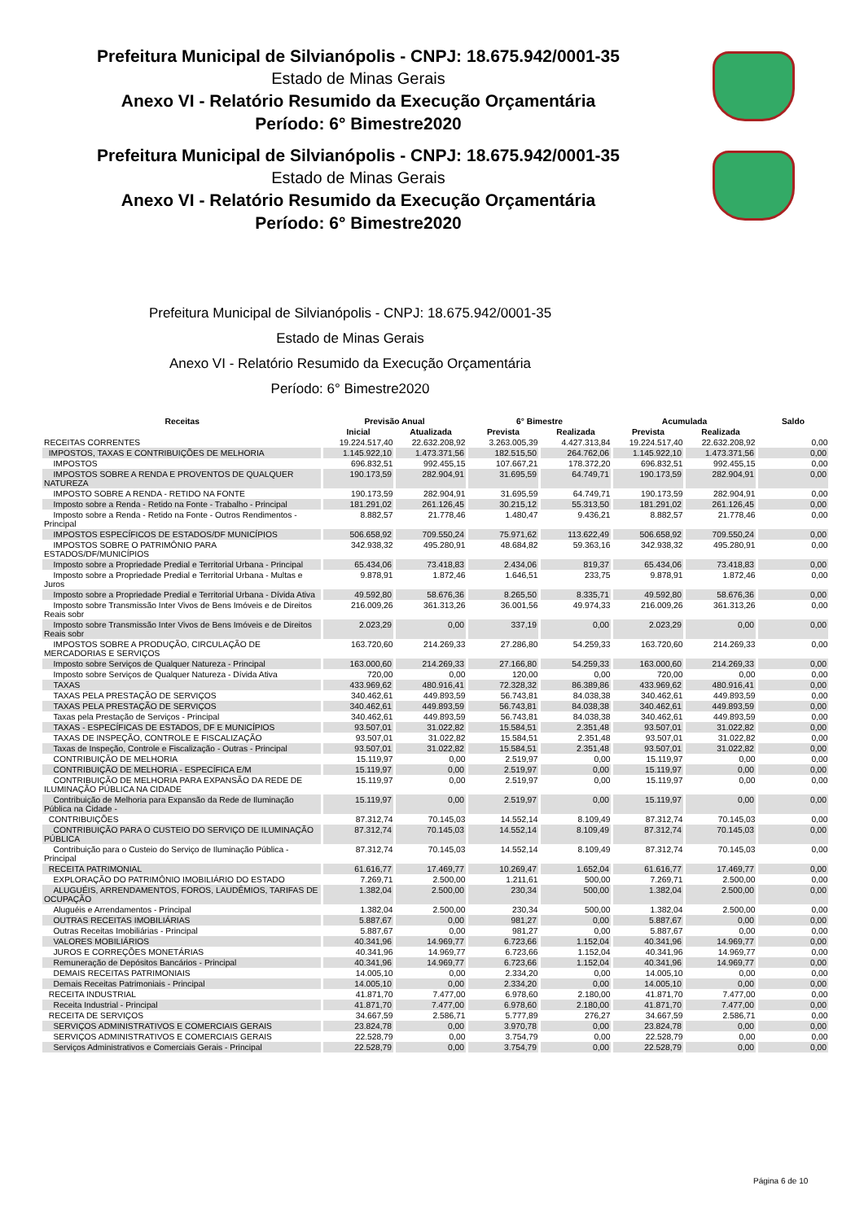Prefeitura Municipal de Silvianópolis - CNPJ: 18.675.942/0001-35
Estado de Minas Gerais
Anexo VI - Relatório Resumido da Execução Orçamentária
Período: 6° Bimestre2020
Prefeitura Municipal de Silvianópolis - CNPJ: 18.675.942/0001-35
Estado de Minas Gerais
Anexo VI - Relatório Resumido da Execução Orçamentária
Período: 6° Bimestre2020
Prefeitura Municipal de Silvianópolis - CNPJ: 18.675.942/0001-35
Estado de Minas Gerais
Anexo VI - Relatório Resumido da Execução Orçamentária
Período: 6° Bimestre2020
| Receitas | Previsão Anual | | 6° Bimestre | | Acumulada | | Saldo |
| --- | --- | --- | --- | --- | --- | --- | --- |
| | Inicial | Atualizada | Prevista | Realizada | Prevista | Realizada | |
| RECEITAS CORRENTES | 19.224.517,40 | 22.632.208,92 | 3.263.005,39 | 4.427.313,84 | 19.224.517,40 | 22.632.208,92 | 0,00 |
| IMPOSTOS, TAXAS E CONTRIBUIÇÕES DE MELHORIA | 1.145.922,10 | 1.473.371,56 | 182.515,50 | 264.762,06 | 1.145.922,10 | 1.473.371,56 | 0,00 |
| IMPOSTOS | 696.832,51 | 992.455,15 | 107.667,21 | 178.372,20 | 696.832,51 | 992.455,15 | 0,00 |
| IMPOSTOS SOBRE A RENDA E PROVENTOS DE QUALQUER NATUREZA | 190.173,59 | 282.904,91 | 31.695,59 | 64.749,71 | 190.173,59 | 282.904,91 | 0,00 |
| IMPOSTO SOBRE A RENDA - RETIDO NA FONTE | 190.173,59 | 282.904,91 | 31.695,59 | 64.749,71 | 190.173,59 | 282.904,91 | 0,00 |
| Imposto sobre a Renda - Retido na Fonte - Trabalho - Principal | 181.291,02 | 261.126,45 | 30.215,12 | 55.313,50 | 181.291,02 | 261.126,45 | 0,00 |
| Imposto sobre a Renda - Retido na Fonte - Outros Rendimentos - Principal | 8.882,57 | 21.778,46 | 1.480,47 | 9.436,21 | 8.882,57 | 21.778,46 | 0,00 |
| IMPOSTOS ESPECÍFICOS DE ESTADOS/DF MUNICÍPIOS | 506.658,92 | 709.550,24 | 75.971,62 | 113.622,49 | 506.658,92 | 709.550,24 | 0,00 |
| IMPOSTOS SOBRE O PATRIMÔNIO PARA ESTADOS/DF/MUNICÍPIOS | 342.938,32 | 495.280,91 | 48.684,82 | 59.363,16 | 342.938,32 | 495.280,91 | 0,00 |
| Imposto sobre a Propriedade Predial e Territorial Urbana - Principal | 65.434,06 | 73.418,83 | 2.434,06 | 819,37 | 65.434,06 | 73.418,83 | 0,00 |
| Imposto sobre a Propriedade Predial e Territorial Urbana - Multas e Juros | 9.878,91 | 1.872,46 | 1.646,51 | 233,75 | 9.878,91 | 1.872,46 | 0,00 |
| Imposto sobre a Propriedade Predial e Territorial Urbana - Dívida Ativa | 49.592,80 | 58.676,36 | 8.265,50 | 8.335,71 | 49.592,80 | 58.676,36 | 0,00 |
| Imposto sobre Transmissão Inter Vivos de Bens Imóveis e de Direitos Reais sobr | 216.009,26 | 361.313,26 | 36.001,56 | 49.974,33 | 216.009,26 | 361.313,26 | 0,00 |
| Imposto sobre Transmissão Inter Vivos de Bens Imóveis e de Direitos Reais sobr | 2.023,29 | 0,00 | 337,19 | 0,00 | 2.023,29 | 0,00 | 0,00 |
| IMPOSTOS SOBRE A PRODUÇÃO, CIRCULAÇÃO DE MERCADORIAS E SERVIÇOS | 163.720,60 | 214.269,33 | 27.286,80 | 54.259,33 | 163.720,60 | 214.269,33 | 0,00 |
| Imposto sobre Serviços de Qualquer Natureza - Principal | 163.000,60 | 214.269,33 | 27.166,80 | 54.259,33 | 163.000,60 | 214.269,33 | 0,00 |
| Imposto sobre Serviços de Qualquer Natureza - Dívida Ativa | 720,00 | 0,00 | 120,00 | 0,00 | 720,00 | 0,00 | 0,00 |
| TAXAS | 433.969,62 | 480.916,41 | 72.328,32 | 86.389,86 | 433.969,62 | 480.916,41 | 0,00 |
| TAXAS PELA PRESTAÇÃO DE SERVIÇOS | 340.462,61 | 449.893,59 | 56.743,81 | 84.038,38 | 340.462,61 | 449.893,59 | 0,00 |
| TAXAS PELA PRESTAÇÃO DE SERVIÇOS | 340.462,61 | 449.893,59 | 56.743,81 | 84.038,38 | 340.462,61 | 449.893,59 | 0,00 |
| Taxas pela Prestação de Serviços - Principal | 340.462,61 | 449.893,59 | 56.743,81 | 84.038,38 | 340.462,61 | 449.893,59 | 0,00 |
| TAXAS - ESPECÍFICAS DE ESTADOS, DF E MUNICÍPIOS | 93.507,01 | 31.022,82 | 15.584,51 | 2.351,48 | 93.507,01 | 31.022,82 | 0,00 |
| TAXAS DE INSPEÇÃO, CONTROLE E FISCALIZAÇÃO | 93.507,01 | 31.022,82 | 15.584,51 | 2.351,48 | 93.507,01 | 31.022,82 | 0,00 |
| Taxas de Inspeção, Controle e Fiscalização - Outras - Principal | 93.507,01 | 31.022,82 | 15.584,51 | 2.351,48 | 93.507,01 | 31.022,82 | 0,00 |
| CONTRIBUIÇÃO DE MELHORIA | 15.119,97 | 0,00 | 2.519,97 | 0,00 | 15.119,97 | 0,00 | 0,00 |
| CONTRIBUIÇÃO DE MELHORIA - ESPECÍFICA E/M | 15.119,97 | 0,00 | 2.519,97 | 0,00 | 15.119,97 | 0,00 | 0,00 |
| CONTRIBUIÇÃO DE MELHORIA PARA EXPANSÃO DA REDE DE ILUMINAÇÃO PÚBLICA NA CIDADE | 15.119,97 | 0,00 | 2.519,97 | 0,00 | 15.119,97 | 0,00 | 0,00 |
| Contribuição de Melhoria para Expansão da Rede de Iluminação Pública na Cidade - | 15.119,97 | 0,00 | 2.519,97 | 0,00 | 15.119,97 | 0,00 | 0,00 |
| CONTRIBUIÇÕES | 87.312,74 | 70.145,03 | 14.552,14 | 8.109,49 | 87.312,74 | 70.145,03 | 0,00 |
| CONTRIBUIÇÃO PARA O CUSTEIO DO SERVIÇO DE ILUMINAÇÃO PÚBLICA | 87.312,74 | 70.145,03 | 14.552,14 | 8.109,49 | 87.312,74 | 70.145,03 | 0,00 |
| Contribuição para o Custeio do Serviço de Iluminação Pública - Principal | 87.312,74 | 70.145,03 | 14.552,14 | 8.109,49 | 87.312,74 | 70.145,03 | 0,00 |
| RECEITA PATRIMONIAL | 61.616,77 | 17.469,77 | 10.269,47 | 1.652,04 | 61.616,77 | 17.469,77 | 0,00 |
| EXPLORAÇÃO DO PATRIMÔNIO IMOBILIÁRIO DO ESTADO | 7.269,71 | 2.500,00 | 1.211,61 | 500,00 | 7.269,71 | 2.500,00 | 0,00 |
| ALUGUÉIS, ARRENDAMENTOS, FOROS, LAUDÊMIOS, TARIFAS DE OCUPAÇÃO | 1.382,04 | 2.500,00 | 230,34 | 500,00 | 1.382,04 | 2.500,00 | 0,00 |
| Aluguéis e Arrendamentos - Principal | 1.382,04 | 2.500,00 | 230,34 | 500,00 | 1.382,04 | 2.500,00 | 0,00 |
| OUTRAS RECEITAS IMOBILIÁRIAS | 5.887,67 | 0,00 | 981,27 | 0,00 | 5.887,67 | 0,00 | 0,00 |
| Outras Receitas Imobiliárias - Principal | 5.887,67 | 0,00 | 981,27 | 0,00 | 5.887,67 | 0,00 | 0,00 |
| VALORES MOBILIÁRIOS | 40.341,96 | 14.969,77 | 6.723,66 | 1.152,04 | 40.341,96 | 14.969,77 | 0,00 |
| JUROS E CORREÇÕES MONETÁRIAS | 40.341,96 | 14.969,77 | 6.723,66 | 1.152,04 | 40.341,96 | 14.969,77 | 0,00 |
| Remuneração de Depósitos Bancários - Principal | 40.341,96 | 14.969,77 | 6.723,66 | 1.152,04 | 40.341,96 | 14.969,77 | 0,00 |
| DEMAIS RECEITAS PATRIMONIAIS | 14.005,10 | 0,00 | 2.334,20 | 0,00 | 14.005,10 | 0,00 | 0,00 |
| Demais Receitas Patrimoniais - Principal | 14.005,10 | 0,00 | 2.334,20 | 0,00 | 14.005,10 | 0,00 | 0,00 |
| RECEITA INDUSTRIAL | 41.871,70 | 7.477,00 | 6.978,60 | 2.180,00 | 41.871,70 | 7.477,00 | 0,00 |
| Receita Industrial - Principal | 41.871,70 | 7.477,00 | 6.978,60 | 2.180,00 | 41.871,70 | 7.477,00 | 0,00 |
| RECEITA DE SERVIÇOS | 34.667,59 | 2.586,71 | 5.777,89 | 276,27 | 34.667,59 | 2.586,71 | 0,00 |
| SERVIÇOS ADMINISTRATIVOS E COMERCIAIS GERAIS | 23.824,78 | 0,00 | 3.970,78 | 0,00 | 23.824,78 | 0,00 | 0,00 |
| SERVIÇOS ADMINISTRATIVOS E COMERCIAIS GERAIS | 22.528,79 | 0,00 | 3.754,79 | 0,00 | 22.528,79 | 0,00 | 0,00 |
| Serviços Administrativos e Comerciais Gerais - Principal | 22.528,79 | 0,00 | 3.754,79 | 0,00 | 22.528,79 | 0,00 | 0,00 |
Página 6 de 10